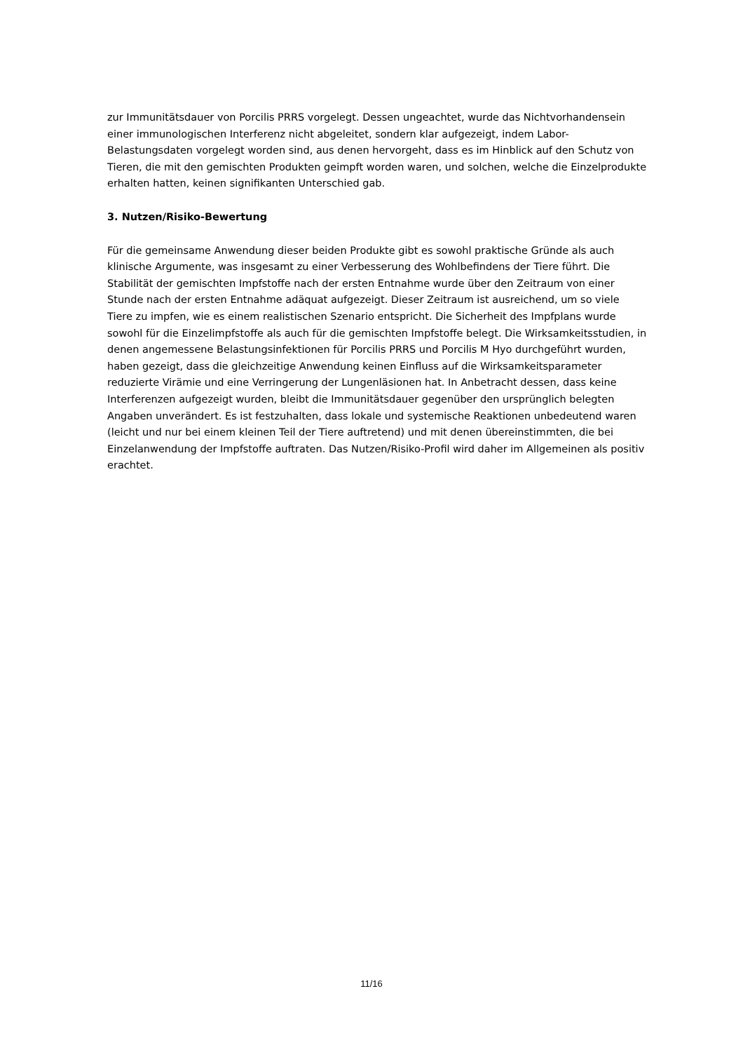zur Immunitätsdauer von Porcilis PRRS vorgelegt. Dessen ungeachtet, wurde das Nichtvorhandensein einer immunologischen Interferenz nicht abgeleitet, sondern klar aufgezeigt, indem Labor-Belastungsdaten vorgelegt worden sind, aus denen hervorgeht, dass es im Hinblick auf den Schutz von Tieren, die mit den gemischten Produkten geimpft worden waren, und solchen, welche die Einzelprodukte erhalten hatten, keinen signifikanten Unterschied gab.
3. Nutzen/Risiko-Bewertung
Für die gemeinsame Anwendung dieser beiden Produkte gibt es sowohl praktische Gründe als auch klinische Argumente, was insgesamt zu einer Verbesserung des Wohlbefindens der Tiere führt. Die Stabilität der gemischten Impfstoffe nach der ersten Entnahme wurde über den Zeitraum von einer Stunde nach der ersten Entnahme adäquat aufgezeigt. Dieser Zeitraum ist ausreichend, um so viele Tiere zu impfen, wie es einem realistischen Szenario entspricht. Die Sicherheit des Impfplans wurde sowohl für die Einzelimpfstoffe als auch für die gemischten Impfstoffe belegt. Die Wirksamkeitsstudien, in denen angemessene Belastungsinfektionen für Porcilis PRRS und Porcilis M Hyo durchgeführt wurden, haben gezeigt, dass die gleichzeitige Anwendung keinen Einfluss auf die Wirksamkeitsparameter reduzierte Virämie und eine Verringerung der Lungenläsionen hat. In Anbetracht dessen, dass keine Interferenzen aufgezeigt wurden, bleibt die Immunitätsdauer gegenüber den ursprünglich belegten Angaben unverändert. Es ist festzuhalten, dass lokale und systemische Reaktionen unbedeutend waren (leicht und nur bei einem kleinen Teil der Tiere auftretend) und mit denen übereinstimmten, die bei Einzelanwendung der Impfstoffe auftraten. Das Nutzen/Risiko-Profil wird daher im Allgemeinen als positiv erachtet.
11/16